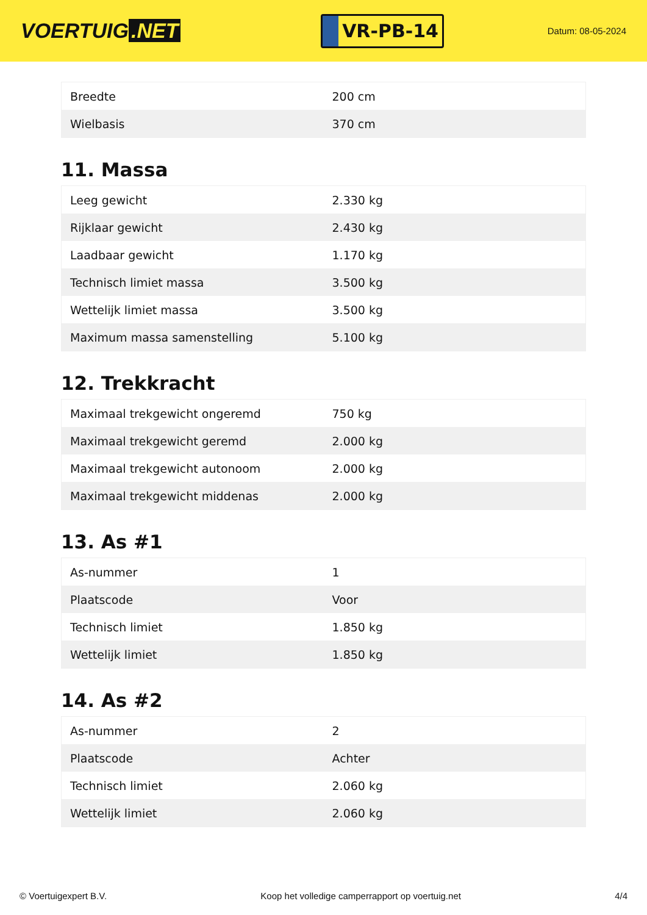VOERTUIG.NET
VR-PB-14
Datum: 08-05-2024
| Breedte | 200 cm |
| Wielbasis | 370 cm |
11. Massa
| Leeg gewicht | 2.330 kg |
| Rijklaar gewicht | 2.430 kg |
| Laadbaar gewicht | 1.170 kg |
| Technisch limiet massa | 3.500 kg |
| Wettelijk limiet massa | 3.500 kg |
| Maximum massa samenstelling | 5.100 kg |
12. Trekkracht
| Maximaal trekgewicht ongeremd | 750 kg |
| Maximaal trekgewicht geremd | 2.000 kg |
| Maximaal trekgewicht autonoom | 2.000 kg |
| Maximaal trekgewicht middenas | 2.000 kg |
13. As #1
| As-nummer | 1 |
| Plaatscode | Voor |
| Technisch limiet | 1.850 kg |
| Wettelijk limiet | 1.850 kg |
14. As #2
| As-nummer | 2 |
| Plaatscode | Achter |
| Technisch limiet | 2.060 kg |
| Wettelijk limiet | 2.060 kg |
© Voertuigexpert B.V. Koop het volledige camperrapport op voertuig.net 4/4